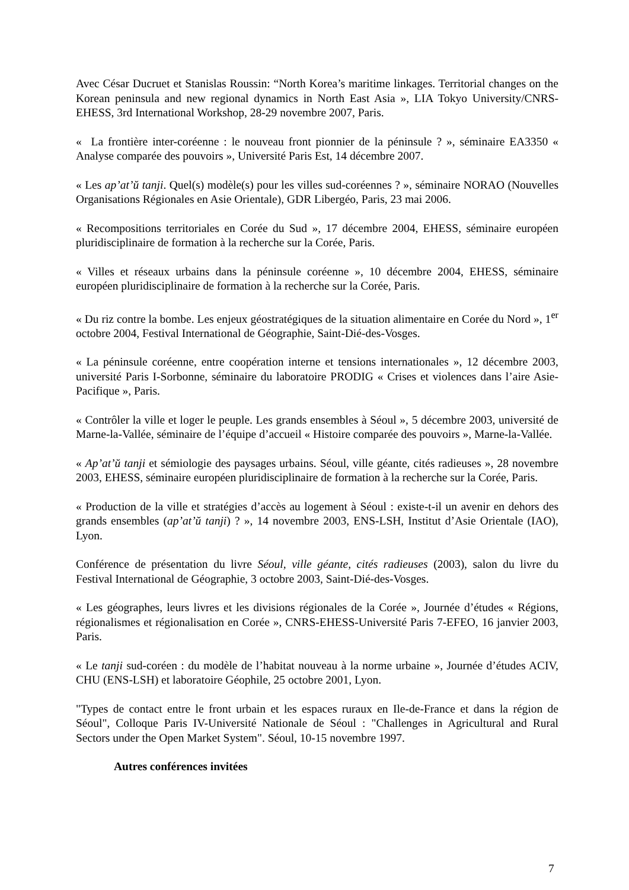Avec César Ducruet et Stanislas Roussin: “North Korea’s maritime linkages. Territorial changes on the Korean peninsula and new regional dynamics in North East Asia », LIA Tokyo University/CNRS-EHESS, 3rd International Workshop, 28-29 novembre 2007, Paris.
« La frontière inter-coréenne : le nouveau front pionnier de la péninsule ? », séminaire EA3350 « Analyse comparée des pouvoirs », Université Paris Est, 14 décembre 2007.
« Les ap’at’ŭ tanji. Quel(s) modèle(s) pour les villes sud-coréennes ? », séminaire NORAO (Nouvelles Organisations Régionales en Asie Orientale), GDR Libergéo, Paris, 23 mai 2006.
« Recompositions territoriales en Corée du Sud », 17 décembre 2004, EHESS, séminaire européen pluridisciplinaire de formation à la recherche sur la Corée, Paris.
« Villes et réseaux urbains dans la péninsule coréenne », 10 décembre 2004, EHESS, séminaire européen pluridisciplinaire de formation à la recherche sur la Corée, Paris.
« Du riz contre la bombe. Les enjeux géostratégiques de la situation alimentaire en Corée du Nord », 1<sup>er</sup> octobre 2004, Festival International de Géographie, Saint-Dié-des-Vosges.
« La péninsule coréenne, entre coopération interne et tensions internationales », 12 décembre 2003, université Paris I-Sorbonne, séminaire du laboratoire PRODIG « Crises et violences dans l’aire Asie-Pacifique », Paris.
« Contrôler la ville et loger le peuple. Les grands ensembles à Séoul », 5 décembre 2003, université de Marne-la-Vallée, séminaire de l’équipe d’accueil « Histoire comparée des pouvoirs », Marne-la-Vallée.
« Ap’at’ŭ tanji et sémiologie des paysages urbains. Séoul, ville géante, cités radieuses », 28 novembre 2003, EHESS, séminaire européen pluridisciplinaire de formation à la recherche sur la Corée, Paris.
« Production de la ville et stratégies d’accès au logement à Séoul : existe-t-il un avenir en dehors des grands ensembles (ap’at’ŭ tanji) ? », 14 novembre 2003, ENS-LSH, Institut d’Asie Orientale (IAO), Lyon.
Conférence de présentation du livre Séoul, ville géante, cités radieuses (2003), salon du livre du Festival International de Géographie, 3 octobre 2003, Saint-Dié-des-Vosges.
« Les géographes, leurs livres et les divisions régionales de la Corée », Journée d’études « Régions, régionalismes et régionalisation en Corée », CNRS-EHESS-Université Paris 7-EFEO, 16 janvier 2003, Paris.
« Le tanji sud-coréen : du modèle de l’habitat nouveau à la norme urbaine », Journée d’études ACIV, CHU (ENS-LSH) et laboratoire Géophile, 25 octobre 2001, Lyon.
"Types de contact entre le front urbain et les espaces ruraux en Ile-de-France et dans la région de Séoul", Colloque Paris IV-Université Nationale de Séoul : "Challenges in Agricultural and Rural Sectors under the Open Market System". Séoul, 10-15 novembre 1997.
Autres conférences invitées
7